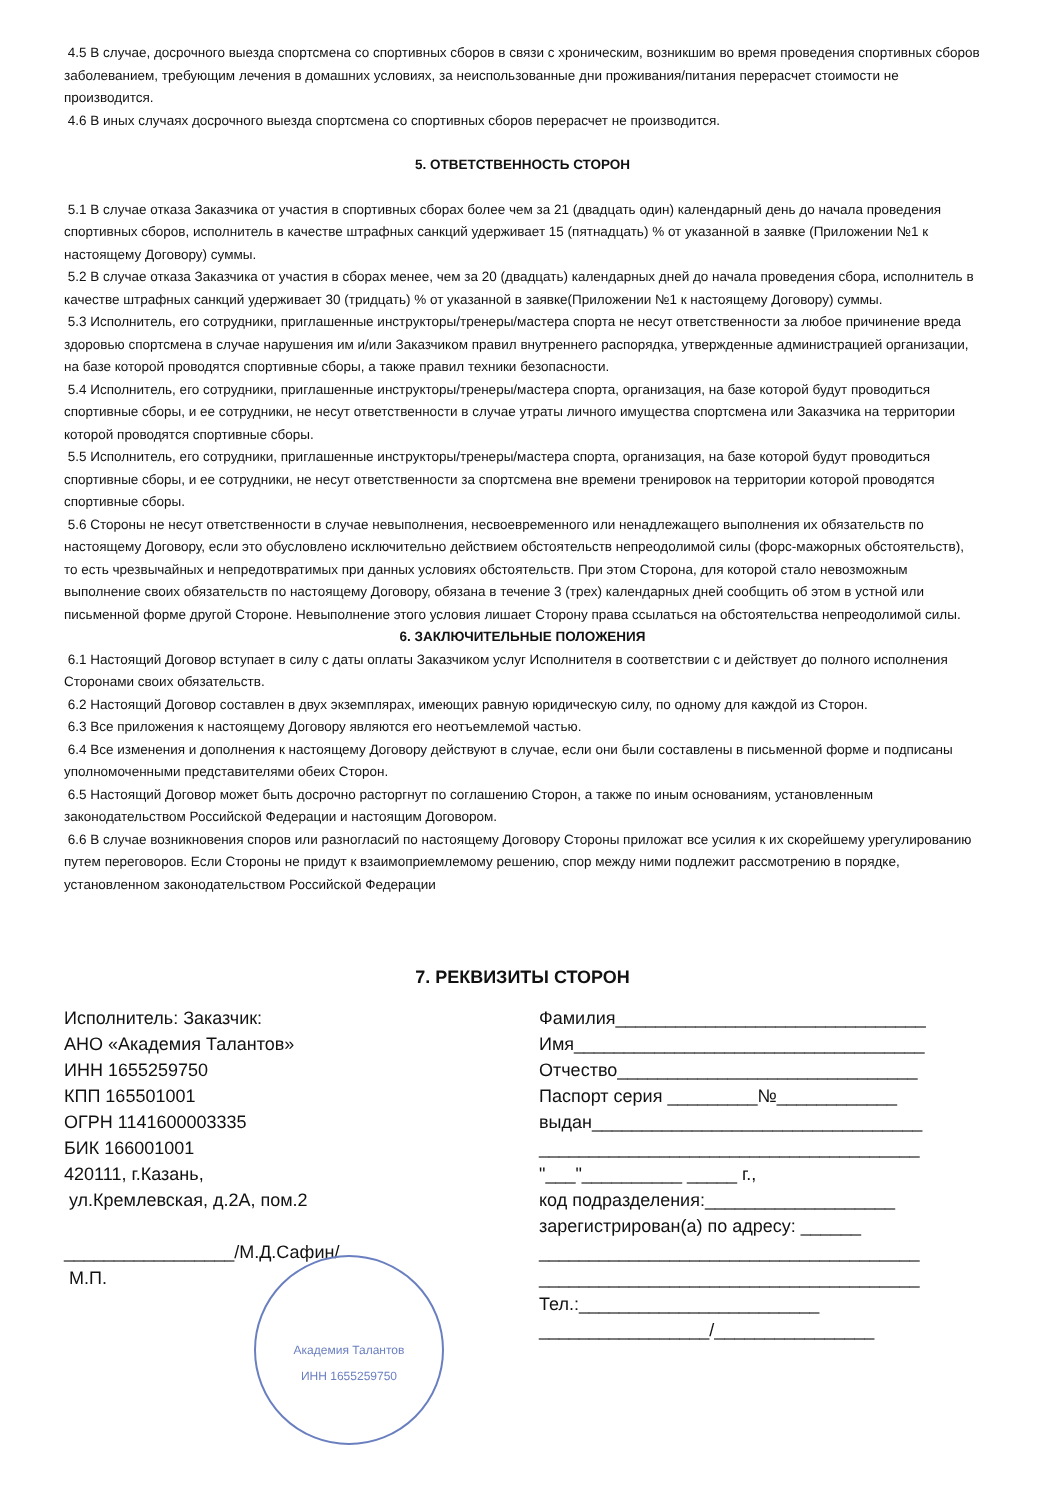4.5 В случае, досрочного выезда спортсмена со спортивных сборов в связи с хроническим, возникшим во время проведения спортивных сборов заболеванием, требующим лечения в домашних условиях, за неиспользованные дни проживания/питания перерасчет стоимости не производится.
4.6 В иных случаях досрочного выезда спортсмена со спортивных сборов перерасчет не производится.
5. ОТВЕТСТВЕННОСТЬ СТОРОН
5.1 В случае отказа Заказчика от участия в спортивных сборах более чем за 21 (двадцать один) календарный день до начала проведения спортивных сборов, исполнитель в качестве штрафных санкций удерживает 15 (пятнадцать) % от указанной в заявке (Приложении №1 к настоящему Договору) суммы.
5.2 В случае отказа Заказчика от участия в сборах менее, чем за 20 (двадцать) календарных дней до начала проведения сбора, исполнитель в качестве штрафных санкций удерживает 30 (тридцать) % от указанной в заявке(Приложении №1 к настоящему Договору) суммы.
5.3 Исполнитель, его сотрудники, приглашенные инструкторы/тренеры/мастера спорта не несут ответственности за любое причинение вреда здоровью спортсмена в случае нарушения им и/или Заказчиком правил внутреннего распорядка, утвержденные администрацией организации, на базе которой проводятся спортивные сборы, а также правил техники безопасности.
5.4 Исполнитель, его сотрудники, приглашенные инструкторы/тренеры/мастера спорта, организация, на базе которой будут проводиться спортивные сборы, и ее сотрудники, не несут ответственности в случае утраты личного имущества спортсмена или Заказчика на территории которой проводятся спортивные сборы.
5.5 Исполнитель, его сотрудники, приглашенные инструкторы/тренеры/мастера спорта, организация, на базе которой будут проводиться спортивные сборы, и ее сотрудники, не несут ответственности за спортсмена вне времени тренировок на территории которой проводятся спортивные сборы.
5.6 Стороны не несут ответственности в случае невыполнения, несвоевременного или ненадлежащего выполнения их обязательств по настоящему Договору, если это обусловлено исключительно действием обстоятельств непреодолимой силы (форс-мажорных обстоятельств), то есть чрезвычайных и непредотвратимых при данных условиях обстоятельств. При этом Сторона, для которой стало невозможным выполнение своих обязательств по настоящему Договору, обязана в течение 3 (трех) календарных дней сообщить об этом в устной или письменной форме другой Стороне. Невыполнение этого условия лишает Сторону права ссылаться на обстоятельства непреодолимой силы.
6. ЗАКЛЮЧИТЕЛЬНЫЕ ПОЛОЖЕНИЯ
6.1 Настоящий Договор вступает в силу с даты оплаты Заказчиком услуг Исполнителя в соответствии с и действует до полного исполнения Сторонами своих обязательств.
6.2 Настоящий Договор составлен в двух экземплярах, имеющих равную юридическую силу, по одному для каждой из Сторон.
6.3 Все приложения к настоящему Договору являются его неотъемлемой частью.
6.4 Все изменения и дополнения к настоящему Договору действуют в случае, если они были составлены в письменной форме и подписаны уполномоченными представителями обеих Сторон.
6.5 Настоящий Договор может быть досрочно расторгнут по соглашению Сторон, а также по иным основаниям, установленным законодательством Российской Федерации и настоящим Договором.
6.6 В случае возникновения споров или разногласий по настоящему Договору Стороны приложат все усилия к их скорейшему урегулированию путем переговоров. Если Стороны не придут к взаимоприемлемому решению, спор между ними подлежит рассмотрению в порядке, установленном законодательством Российской Федерации
7. РЕКВИЗИТЫ СТОРОН
Исполнитель: Заказчик:
АНО «Академия Талантов»
ИНН 1655259750
КПП 165501001
ОГРН 1141600003335
БИК 166001001
420111, г.Казань,
ул.Кремлевская, д.2А, пом.2
_________________/М.Д.Сафин/
М.П.
Академия Талантов
ИНН 1655259750
Фамилия_______________________________
Имя___________________________________
Отчество______________________________
Паспорт серия _________№____________
выдан_________________________________
______________________________________
"___"__________ _____ г.,
код подразделения:___________________
зарегистрирован(а) по адресу: ______
______________________________________
______________________________________
Тел.:________________________
_________________/________________